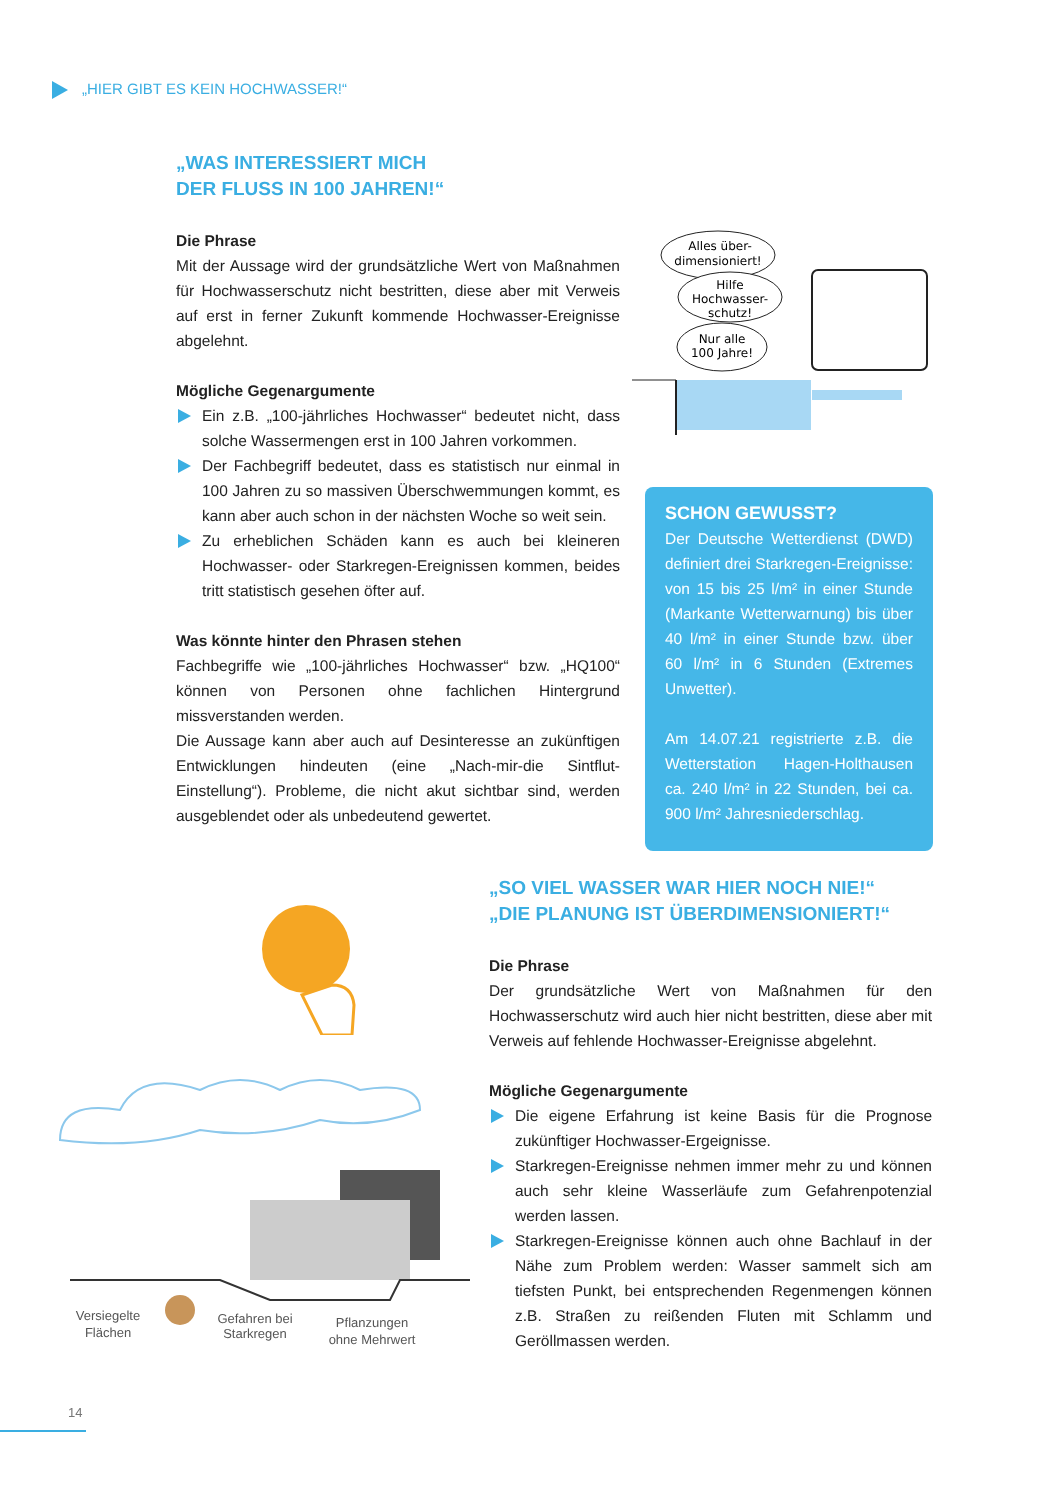„HIER GIBT ES KEIN HOCHWASSER!“
„WAS INTERESSIERT MICH
DER FLUSS IN 100 JAHREN!“
Die Phrase
Mit der Aussage wird der grundsätzliche Wert von Maßnahmen für Hochwasserschutz nicht bestritten, diese aber mit Verweis auf erst in ferner Zukunft kommende Hochwasser-Ereignisse abgelehnt.
Mögliche Gegenargumente
Ein z.B. „100-jährliches Hochwasser“ bedeutet nicht, dass solche Wassermengen erst in 100 Jahren vorkommen.
Der Fachbegriff bedeutet, dass es statistisch nur einmal in 100 Jahren zu so massiven Überschwemmungen kommt, es kann aber auch schon in der nächsten Woche so weit sein.
Zu erheblichen Schäden kann es auch bei kleineren Hochwasser- oder Starkregen-Ereignissen kommen, beides tritt statistisch gesehen öfter auf.
Was könnte hinter den Phrasen stehen
Fachbegriffe wie „100-jährliches Hochwasser“ bzw. „HQ100“ können von Personen ohne fachlichen Hintergrund missverstanden werden.
Die Aussage kann aber auch auf Desinteresse an zukünftigen Entwicklungen hindeuten (eine „Nach-mir-die Sintflut-Einstellung“). Probleme, die nicht akut sichtbar sind, werden ausgeblendet oder als unbedeutend gewertet.
Alles über-
dimensioniert!
Hilfe
Hochwasser-
schutz!
Nur alle
100 Jahre!
SCHON GEWUSST?
Der Deutsche Wetterdienst (DWD) definiert drei Starkregen-Ereignisse: von 15 bis 25 l/m² in einer Stunde (Markante Wetterwarnung) bis über 40 l/m² in einer Stunde bzw. über 60 l/m² in 6 Stunden (Extremes Unwetter).
Am 14.07.21 registrierte z.B. die Wetterstation Hagen-Holthausen ca. 240 l/m² in 22 Stunden, bei ca. 900 l/m² Jahresniederschlag.
Versiegelte
Flächen
Gefahren bei
Starkregen
Pflanzungen
ohne Mehrwert
„SO VIEL WASSER WAR HIER NOCH NIE!“
„DIE PLANUNG IST ÜBERDIMENSIONIERT!“
Die Phrase
Der grundsätzliche Wert von Maßnahmen für den Hochwasserschutz wird auch hier nicht bestritten, diese aber mit Verweis auf fehlende Hochwasser-Ereignisse abgelehnt.
Mögliche Gegenargumente
Die eigene Erfahrung ist keine Basis für die Prognose zukünftiger Hochwasser-Ergeignisse.
Starkregen-Ereignisse nehmen immer mehr zu und können auch sehr kleine Wasserläufe zum Gefahrenpotenzial werden lassen.
Starkregen-Ereignisse können auch ohne Bachlauf in der Nähe zum Problem werden: Wasser sammelt sich am tiefsten Punkt, bei entsprechenden Regenmengen können z.B. Straßen zu reißenden Fluten mit Schlamm und Geröllmassen werden.
14